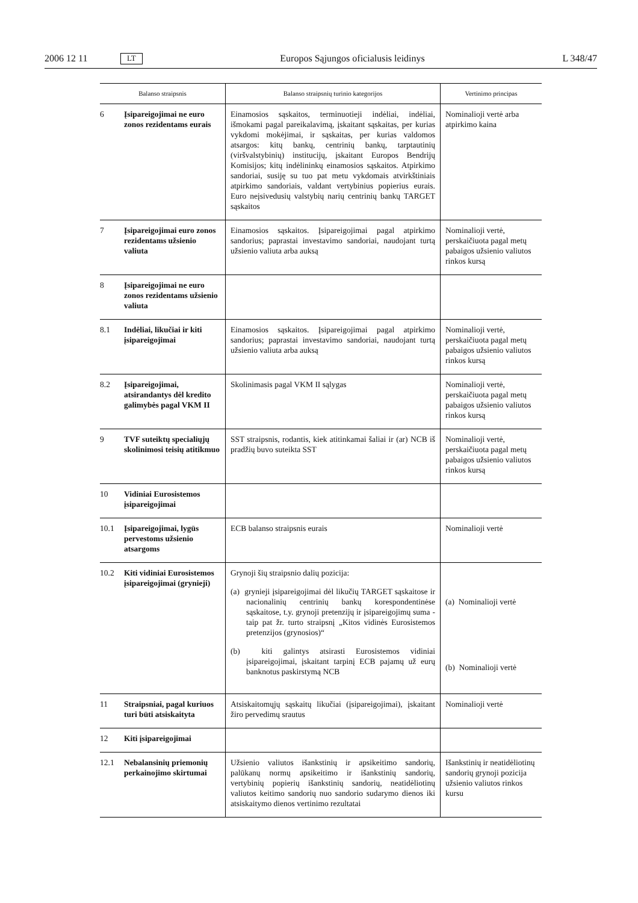2006 12 11 LT Europos Sąjungos oficialusis leidinys L 348/47
| Balanso straipsnis | | Balanso straipsnių turinio kategorijos | Vertinimo principas |
| --- | --- | --- | --- |
| 6 | Įsipareigojimai ne euro zonos rezidentams eurais | Einamosios sąskaitos, terminuotieji indėliai, indėliai, išmokami pagal pareikalavimą, įskaitant sąskaitas, per kurias vykdomi mokėjimai, ir sąskaitas, per kurias valdomos atsargos: kitų bankų, centrinių bankų, tarptautinių (viršvalstybinių) institucijų, įskaitant Europos Bendrijų Komisijos; kitų indėlininkų einamosios sąskaitos. Atpirkimo sandoriai, susiję su tuo pat metu vykdomais atvirkštiniais atpirkimo sandoriais, valdant vertybinius popierius eurais. Euro neįsivedusių valstybių narių centrinių bankų TARGET sąskaitos | Nominalioji vertė arba atpirkimo kaina |
| 7 | Įsipareigojimai euro zonos rezidentams užsienio valiuta | Einamosios sąskaitos. Įsipareigojimai pagal atpirkimo sandorius; paprastai investavimo sandoriai, naudojant turtą užsienio valiuta arba auksą | Nominalioji vertė, perskaičiuota pagal metų pabaigos užsienio valiutos rinkos kursą |
| 8 | Įsipareigojimai ne euro zonos rezidentams užsienio valiuta | | |
| 8.1 | Indėliai, likučiai ir kiti įsipareigojimai | Einamosios sąskaitos. Įsipareigojimai pagal atpirkimo sandorius; paprastai investavimo sandoriai, naudojant turtą užsienio valiuta arba auksą | Nominalioji vertė, perskaičiuota pagal metų pabaigos užsienio valiutos rinkos kursą |
| 8.2 | Įsipareigojimai, atsirandantys dėl kredito galimybės pagal VKM II | Skolinimasis pagal VKM II sąlygas | Nominalioji vertė, perskaičiuota pagal metų pabaigos užsienio valiutos rinkos kursą |
| 9 | TVF suteiktų specialiųjų skolinimosi teisių atitikmuo | SST straipsnis, rodantis, kiek atitinkamai šaliai ir (ar) NCB iš pradžių buvo suteikta SST | Nominalioji vertė, perskaičiuota pagal metų pabaigos užsienio valiutos rinkos kursą |
| 10 | Vidiniai Eurosistemos įsipareigojimai | | |
| 10.1 | Įsipareigojimai, lygūs pervestoms užsienio atsargoms | ECB balanso straipsnis eurais | Nominalioji vertė |
| 10.2 | Kiti vidiniai Eurosistemos įsipareigojimai (grynieji) | Grynoji šių straipsnio dalių pozicija: (a) grynieji įsipareigojimai dėl likučių TARGET sąskaitose ir nacionalinių centrinių bankų korespondentinėse sąskaitose, t.y. grynoji pretenzijų ir įsipareigojimų suma - taip pat žr. turto straipsnį „Kitos vidinės Eurosistemos pretenzijos (grynosios)“ (b) kiti galintys atsirasti Eurosistemos vidiniai įsipareigojimai, įskaitant tarpinį ECB pajamų už eurų banknotus paskirstymą NCB | (a) Nominalioji vertė (b) Nominalioji vertė |
| 11 | Straipsniai, pagal kuriuos turi būti atsiskaityta | Atsiskaitomųjų sąskaitų likučiai (įsipareigojimai), įskaitant žiro pervedimų srautus | Nominalioji vertė |
| 12 | Kiti įsipareigojimai | | |
| 12.1 | Nebalansinių priemonių perkainojimo skirtumai | Užsienio valiutos išankstinių ir apsikeitimo sandorių, palūkanų normų apsikeitimo ir išankstinių sandorių, vertybinių popierių išankstinių sandorių, neatidėliotinų valiutos keitimo sandorių nuo sandorio sudarymo dienos iki atsiskaitymo dienos vertinimo rezultatai | Išankstinių ir neatidėliotinų sandorių grynoji pozicija užsienio valiutos rinkos kursu |